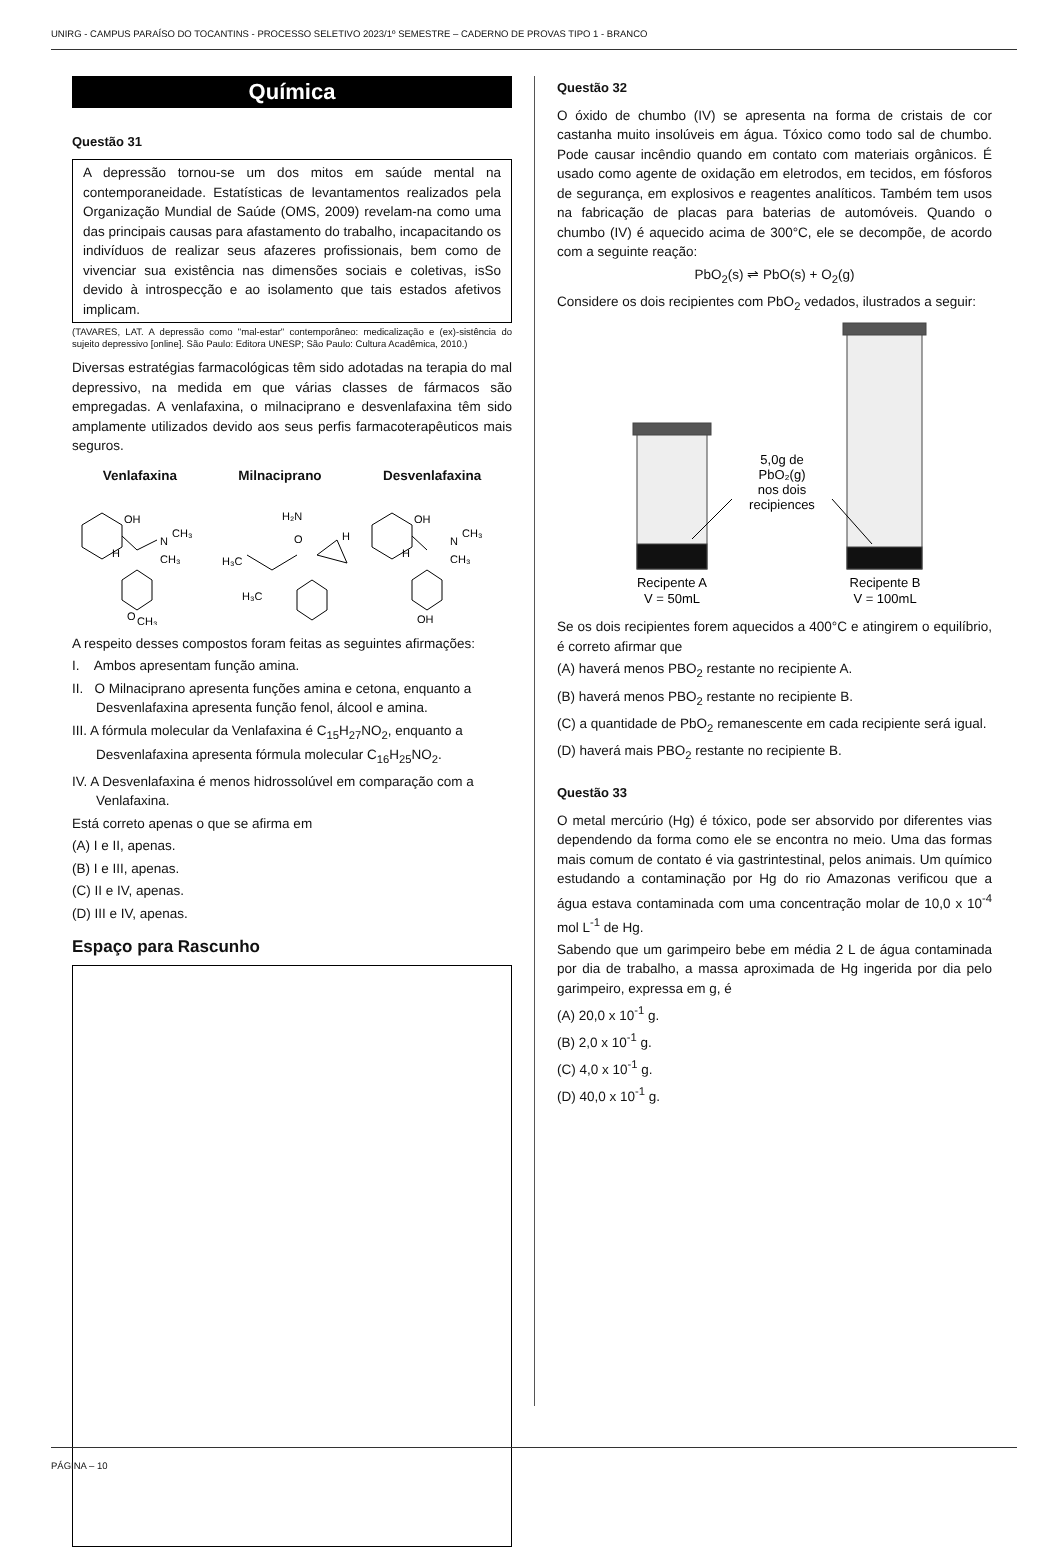UNIRG - CAMPUS PARAÍSO DO TOCANTINS - PROCESSO SELETIVO 2023/1º SEMESTRE – CADERNO DE PROVAS TIPO 1 - BRANCO
Química
Questão 31
A depressão tornou-se um dos mitos em saúde mental na contemporaneidade. Estatísticas de levantamentos realizados pela Organização Mundial de Saúde (OMS, 2009) revelam-na como uma das principais causas para afastamento do trabalho, incapacitando os indivíduos de realizar seus afazeres profissionais, bem como de vivenciar sua existência nas dimensões sociais e coletivas, isSo devido à introspecção e ao isolamento que tais estados afetivos implicam.
(TAVARES, LAT. A depressão como "mal-estar" contemporâneo: medicalização e (ex)-sistência do sujeito depressivo [online]. São Paulo: Editora UNESP; São Paulo: Cultura Acadêmica, 2010.)
Diversas estratégias farmacológicas têm sido adotadas na terapia do mal depressivo, na medida em que várias classes de fármacos são empregadas. A venlafaxina, o milnaciprano e desvenlafaxina têm sido amplamente utilizados devido aos seus perfis farmacoterapêuticos mais seguros.
Venlafaxina Milnaciprano Desvenlafaxina
OH
N
CH₃
CH₃
H
O
CH₃
H₂N
O
H
H₃C
H₃C
OH
N
CH₃
CH₃
H
OH
A respeito desses compostos foram feitas as seguintes afirmações:
I. Ambos apresentam função amina.
II. O Milnaciprano apresenta funções amina e cetona, enquanto a Desvenlafaxina apresenta função fenol, álcool e amina.
III. A fórmula molecular da Venlafaxina é C<sub>15</sub>H<sub>27</sub>NO<sub>2</sub>, enquanto a Desvenlafaxina apresenta fórmula molecular C<sub>16</sub>H<sub>25</sub>NO<sub>2</sub>.
IV. A Desvenlafaxina é menos hidrossolúvel em comparação com a Venlafaxina.
Está correto apenas o que se afirma em
(A) I e II, apenas.
(B) I e III, apenas.
(C) II e IV, apenas.
(D) III e IV, apenas.
Espaço para Rascunho
Questão 32
O óxido de chumbo (IV) se apresenta na forma de cristais de cor castanha muito insolúveis em água. Tóxico como todo sal de chumbo. Pode causar incêndio quando em contato com materiais orgânicos. É usado como agente de oxidação em eletrodos, em tecidos, em fósforos de segurança, em explosivos e reagentes analíticos. Também tem usos na fabricação de placas para baterias de automóveis. Quando o chumbo (IV) é aquecido acima de 300°C, ele se decompõe, de acordo com a seguinte reação:
PbO<sub>2</sub>(s) ⇌ PbO(s) + O<sub>2</sub>(g)
Considere os dois recipientes com PbO<sub>2</sub> vedados, ilustrados a seguir:
5,0g de
PbO₂(g)
nos dois
recipiences
Recipente A
V = 50mL
Recipente B
V = 100mL
Se os dois recipientes forem aquecidos a 400°C e atingirem o equilíbrio, é correto afirmar que
(A) haverá menos PBO<sub>2</sub> restante no recipiente A.
(B) haverá menos PBO<sub>2</sub> restante no recipiente B.
(C) a quantidade de PbO<sub>2</sub> remanescente em cada recipiente será igual.
(D) haverá mais PBO<sub>2</sub> restante no recipiente B.
Questão 33
O metal mercúrio (Hg) é tóxico, pode ser absorvido por diferentes vias dependendo da forma como ele se encontra no meio. Uma das formas mais comum de contato é via gastrintestinal, pelos animais. Um químico estudando a contaminação por Hg do rio Amazonas verificou que a água estava contaminada com uma concentração molar de 10,0 x 10<sup>-4</sup> mol L<sup>-1</sup> de Hg.
Sabendo que um garimpeiro bebe em média 2 L de água contaminada por dia de trabalho, a massa aproximada de Hg ingerida por dia pelo garimpeiro, expressa em g, é
(A) 20,0 x 10<sup>-1</sup> g.
(B) 2,0 x 10<sup>-1</sup> g.
(C) 4,0 x 10<sup>-1</sup> g.
(D) 40,0 x 10<sup>-1</sup> g.
PÁGINA – 10